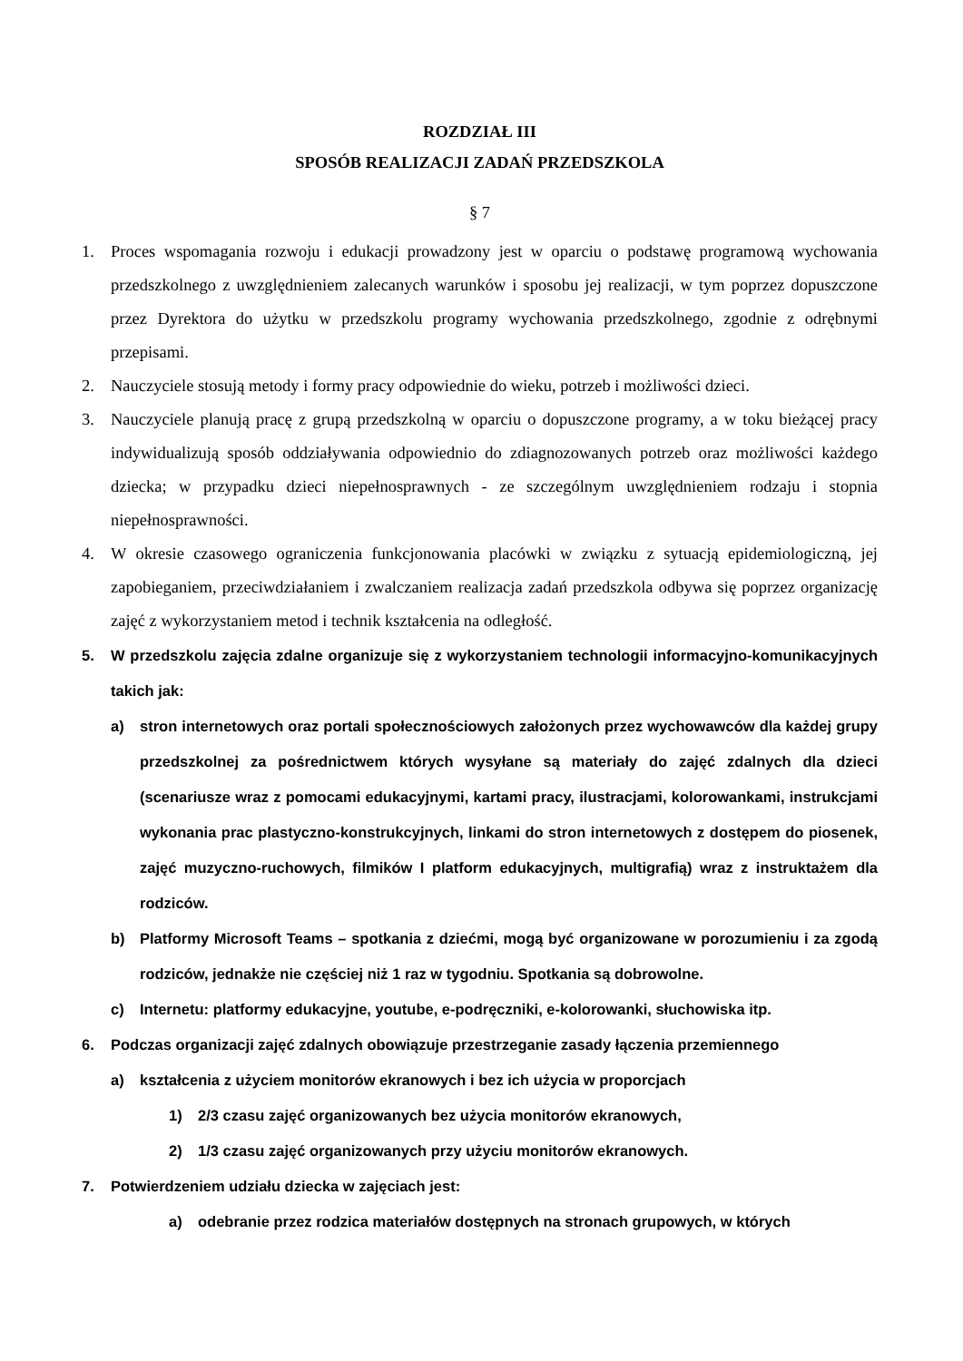ROZDZIAŁ III
SPOSÓB REALIZACJI ZADAŃ PRZEDSZKOLA
§ 7
1. Proces wspomagania rozwoju i edukacji prowadzony jest w oparciu o podstawę programową wychowania przedszkolnego z uwzględnieniem zalecanych warunków i sposobu jej realizacji, w tym poprzez dopuszczone przez Dyrektora do użytku w przedszkolu programy wychowania przedszkolnego, zgodnie z odrębnymi przepisami.
2. Nauczyciele stosują metody i formy pracy odpowiednie do wieku, potrzeb i możliwości dzieci.
3. Nauczyciele planują pracę z grupą przedszkolną w oparciu o dopuszczone programy, a w toku bieżącej pracy indywidualizują sposób oddziaływania odpowiednio do zdiagnozowanych potrzeb oraz możliwości każdego dziecka; w przypadku dzieci niepełnosprawnych - ze szczególnym uwzględnieniem rodzaju i stopnia niepełnosprawności.
4. W okresie czasowego ograniczenia funkcjonowania placówki w związku z sytuacją epidemiologiczną, jej zapobieganiem, przeciwdziałaniem i zwalczaniem realizacja zadań przedszkola odbywa się poprzez organizację zajęć z wykorzystaniem metod i technik kształcenia na odległość.
5. W przedszkolu zajęcia zdalne organizuje się z wykorzystaniem technologii informacyjno-komunikacyjnych takich jak:
a) stron internetowych oraz portali społecznościowych założonych przez wychowawców dla każdej grupy przedszkolnej za pośrednictwem których wysyłane są materiały do zajęć zdalnych dla dzieci (scenariusze wraz z pomocami edukacyjnymi, kartami pracy, ilustracjami, kolorowankami, instrukcjami wykonania prac plastyczno-konstrukcyjnych, linkami do stron internetowych z dostępem do piosenek, zajęć muzyczno-ruchowych, filmików I platform edukacyjnych, multigrafią) wraz z instruktażem dla rodziców.
b) Platformy Microsoft Teams – spotkania z dziećmi, mogą być organizowane w porozumieniu i za zgodą rodziców, jednakże nie częściej niż 1 raz w tygodniu. Spotkania są dobrowolne.
c) Internetu: platformy edukacyjne, youtube, e-podręczniki, e-kolorowanki, słuchowiska itp.
6. Podczas organizacji zajęć zdalnych obowiązuje przestrzeganie zasady łączenia przemiennego
a) kształcenia z użyciem monitorów ekranowych i bez ich użycia w proporcjach
1) 2/3 czasu zajęć organizowanych bez użycia monitorów ekranowych,
2) 1/3 czasu zajęć organizowanych przy użyciu monitorów ekranowych.
7. Potwierdzeniem udziału dziecka w zajęciach jest:
a) odebranie przez rodzica materiałów dostępnych na stronach grupowych, w których